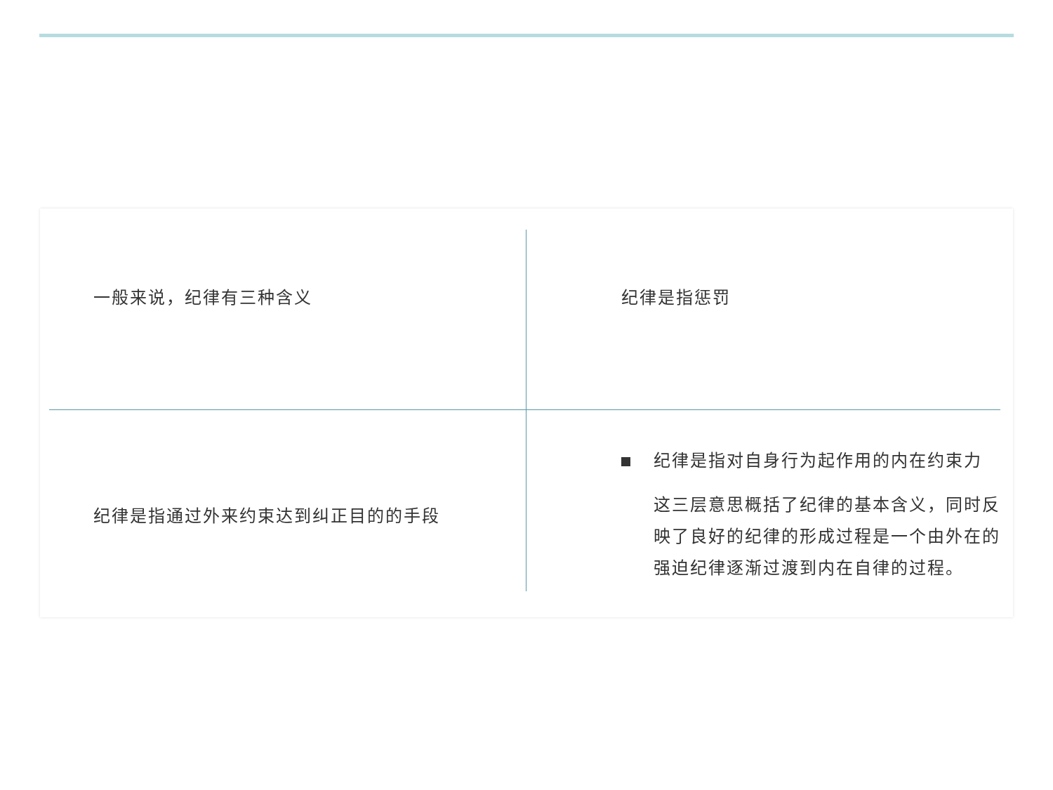一般来说，纪律有三种含义
纪律是指惩罚
纪律是指通过外来约束达到纠正目的的手段
纪律是指对自身行为起作用的内在约束力
这三层意思概括了纪律的基本含义，同时反映了良好的纪律的形成过程是一个由外在的强迫纪律逐渐过渡到内在自律的过程。